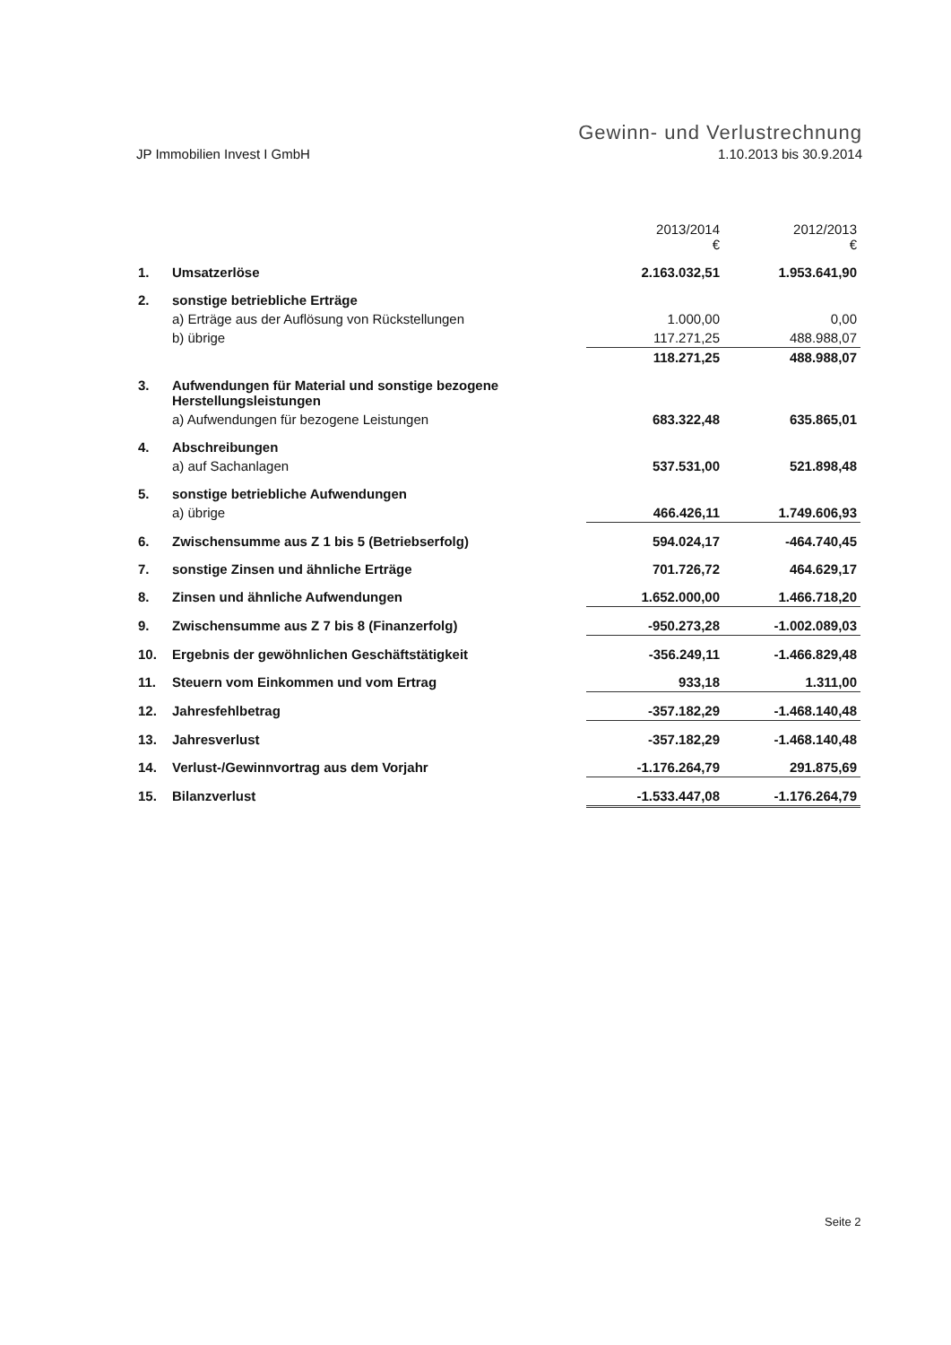Gewinn- und Verlustrechnung
JP Immobilien Invest I GmbH 1.10.2013 bis 30.9.2014
| | | 2013/2014 € | 2012/2013 € |
| --- | --- | --- | --- |
| 1. | Umsatzerlöse | 2.163.032,51 | 1.953.641,90 |
| 2. | sonstige betriebliche Erträge | | |
| | a) Erträge aus der Auflösung von Rückstellungen | 1.000,00 | 0,00 |
| | b) übrige | 117.271,25 | 488.988,07 |
| | | 118.271,25 | 488.988,07 |
| 3. | Aufwendungen für Material und sonstige bezogene Herstellungsleistungen | | |
| | a) Aufwendungen für bezogene Leistungen | 683.322,48 | 635.865,01 |
| 4. | Abschreibungen | | |
| | a) auf Sachanlagen | 537.531,00 | 521.898,48 |
| 5. | sonstige betriebliche Aufwendungen | | |
| | a) übrige | 466.426,11 | 1.749.606,93 |
| 6. | Zwischensumme aus Z 1 bis 5 (Betriebserfolg) | 594.024,17 | -464.740,45 |
| 7. | sonstige Zinsen und ähnliche Erträge | 701.726,72 | 464.629,17 |
| 8. | Zinsen und ähnliche Aufwendungen | 1.652.000,00 | 1.466.718,20 |
| 9. | Zwischensumme aus Z 7 bis 8 (Finanzerfolg) | -950.273,28 | -1.002.089,03 |
| 10. | Ergebnis der gewöhnlichen Geschäftstätigkeit | -356.249,11 | -1.466.829,48 |
| 11. | Steuern vom Einkommen und vom Ertrag | 933,18 | 1.311,00 |
| 12. | Jahresfehlbetrag | -357.182,29 | -1.468.140,48 |
| 13. | Jahresverlust | -357.182,29 | -1.468.140,48 |
| 14. | Verlust-/Gewinnvortrag aus dem Vorjahr | -1.176.264,79 | 291.875,69 |
| 15. | Bilanzverlust | -1.533.447,08 | -1.176.264,79 |
Seite 2